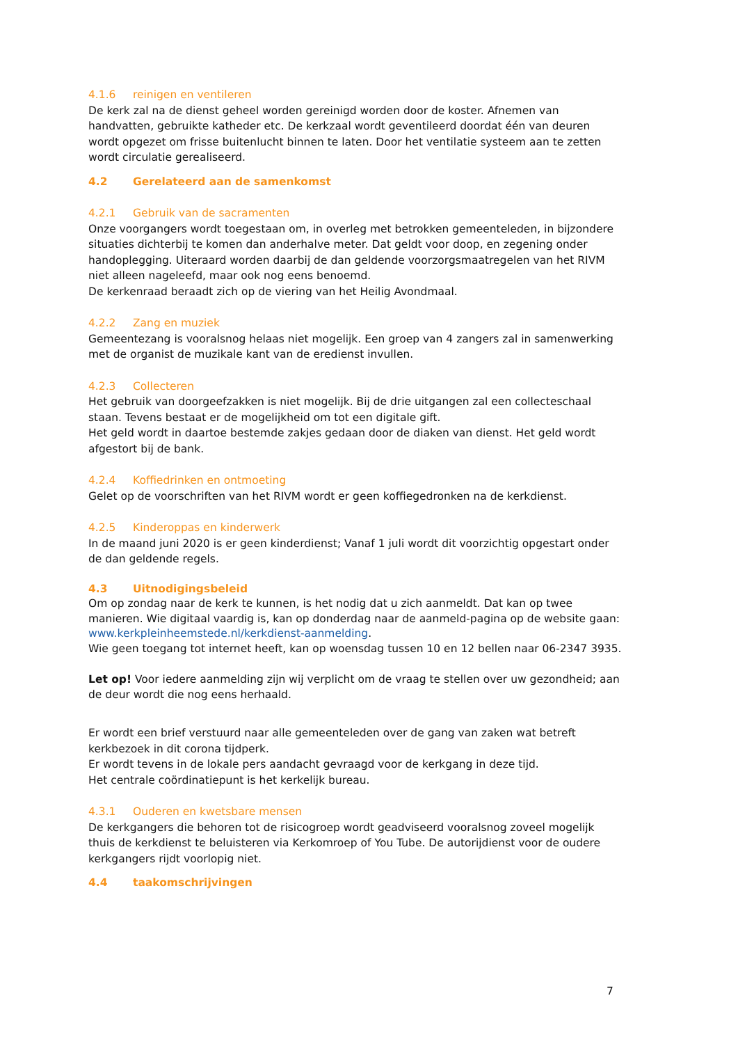4.1.6 reinigen en ventileren
De kerk zal na de dienst geheel worden gereinigd worden door de koster. Afnemen van handvatten, gebruikte katheder etc. De kerkzaal wordt geventileerd doordat één van deuren wordt opgezet om frisse buitenlucht binnen te laten. Door het ventilatie systeem aan te zetten wordt circulatie gerealiseerd.
4.2 Gerelateerd aan de samenkomst
4.2.1 Gebruik van de sacramenten
Onze voorgangers wordt toegestaan om, in overleg met betrokken gemeenteleden, in bijzondere situaties dichterbij te komen dan anderhalve meter. Dat geldt voor doop, en zegening onder handoplegging. Uiteraard worden daarbij de dan geldende voorzorgsmaatregelen van het RIVM niet alleen nageleefd, maar ook nog eens benoemd.
De kerkenraad beraadt zich op de viering van het Heilig Avondmaal.
4.2.2 Zang en muziek
Gemeentezang is vooralsnog helaas niet mogelijk. Een groep van 4 zangers zal in samenwerking met de organist de muzikale kant van de eredienst invullen.
4.2.3 Collecteren
Het gebruik van doorgeefzakken is niet mogelijk. Bij de drie uitgangen zal een collecteschaal staan. Tevens bestaat er de mogelijkheid om tot een digitale gift.
Het geld wordt in daartoe bestemde zakjes gedaan door de diaken van dienst. Het geld wordt afgestort bij de bank.
4.2.4 Koffiedrinken en ontmoeting
Gelet op de voorschriften van het RIVM wordt er geen koffiegedronken na de kerkdienst.
4.2.5 Kinderoppas en kinderwerk
In de maand juni 2020 is er geen kinderdienst; Vanaf 1 juli wordt dit voorzichtig opgestart onder de dan geldende regels.
4.3 Uitnodigingsbeleid
Om op zondag naar de kerk te kunnen, is het nodig dat u zich aanmeldt. Dat kan op twee manieren. Wie digitaal vaardig is, kan op donderdag naar de aanmeld-pagina op de website gaan: www.kerkpleinheemstede.nl/kerkdienst-aanmelding.
Wie geen toegang tot internet heeft, kan op woensdag tussen 10 en 12 bellen naar 06-2347 3935.
Let op! Voor iedere aanmelding zijn wij verplicht om de vraag te stellen over uw gezondheid; aan de deur wordt die nog eens herhaald.
Er wordt een brief verstuurd naar alle gemeenteleden over de gang van zaken wat betreft kerkbezoek in dit corona tijdperk.
Er wordt tevens in de lokale pers aandacht gevraagd voor de kerkgang in deze tijd.
Het centrale coördinatiepunt is het kerkelijk bureau.
4.3.1 Ouderen en kwetsbare mensen
De kerkgangers die behoren tot de risicogroep wordt geadviseerd vooralsnog zoveel mogelijk thuis de kerkdienst te beluisteren via Kerkomroep of You Tube. De autorijdienst voor de oudere kerkgangers rijdt voorlopig niet.
4.4 taakomschrijvingen
7